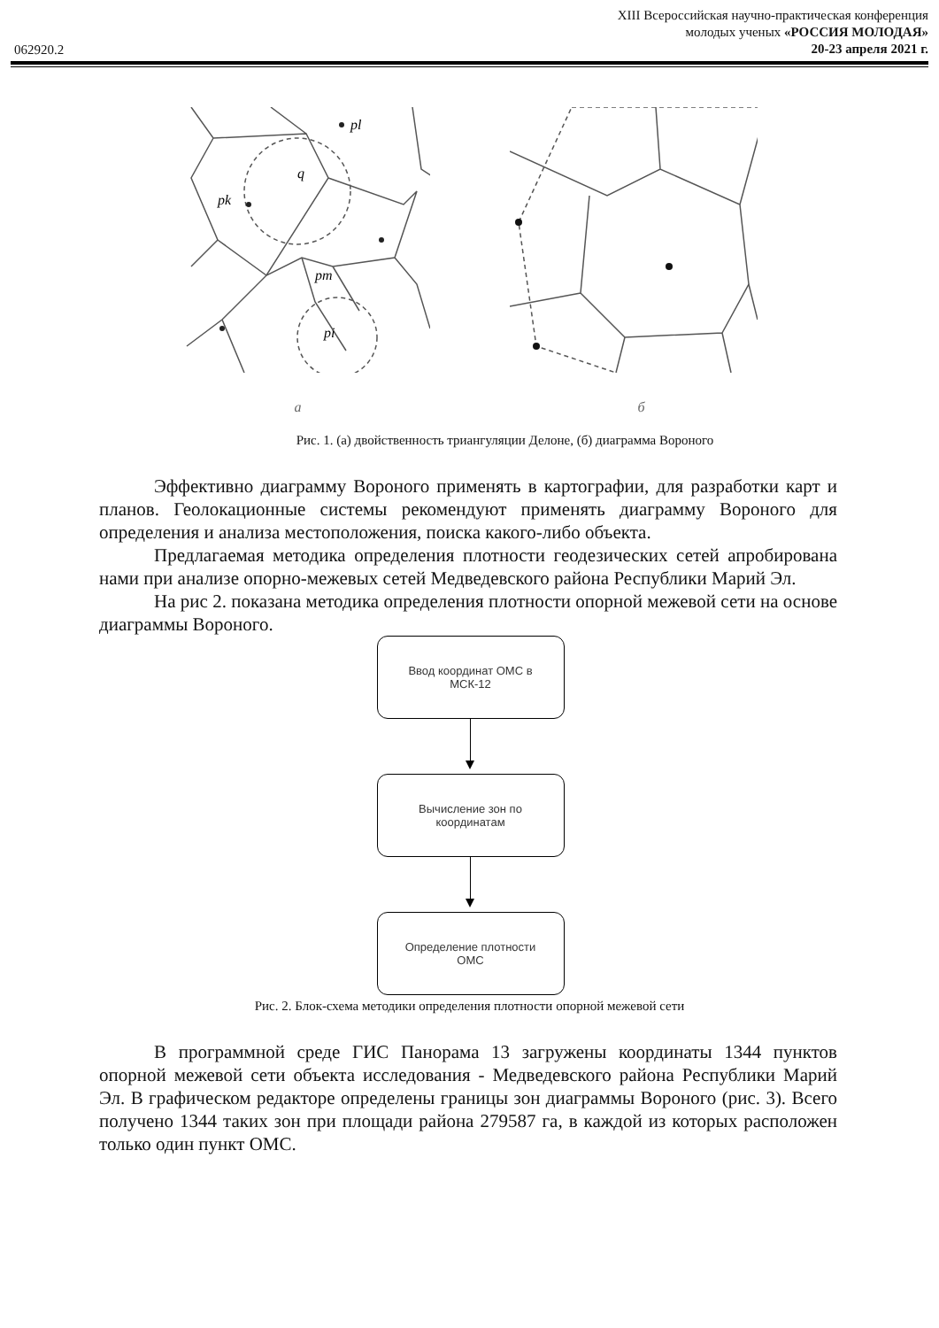062920.2
XIII Всероссийская научно-практическая конференция
молодых ученых «РОССИЯ МОЛОДАЯ»
20-23 апреля 2021 г.
pk
q
pm
pi
pl
а б
Рис. 1. (а) двойственность триангуляции Делоне, (б) диаграмма Вороного
Эффективно диаграмму Вороного применять в картографии, для разработки карт и планов. Геолокационные системы рекомендуют применять диаграмму Вороного для определения и анализа местоположения, поиска какого-либо объекта.
Предлагаемая методика определения плотности геодезических сетей апробирована нами при анализе опорно-межевых сетей Медведевского района Республики Марий Эл.
На рис 2. показана методика определения плотности опорной межевой сети на основе диаграммы Вороного.
Ввод координат ОМС в
МСК-12
Вычисление зон по
координатам
Определение плотности
ОМС
Рис. 2. Блок-схема методики определения плотности опорной межевой сети
В программной среде ГИС Панорама 13 загружены координаты 1344 пунктов опорной межевой сети объекта исследования - Медведевского района Республики Марий Эл. В графическом редакторе определены границы зон диаграммы Вороного (рис. 3). Всего получено 1344 таких зон при площади района 279587 га, в каждой из которых расположен только один пункт ОМС.